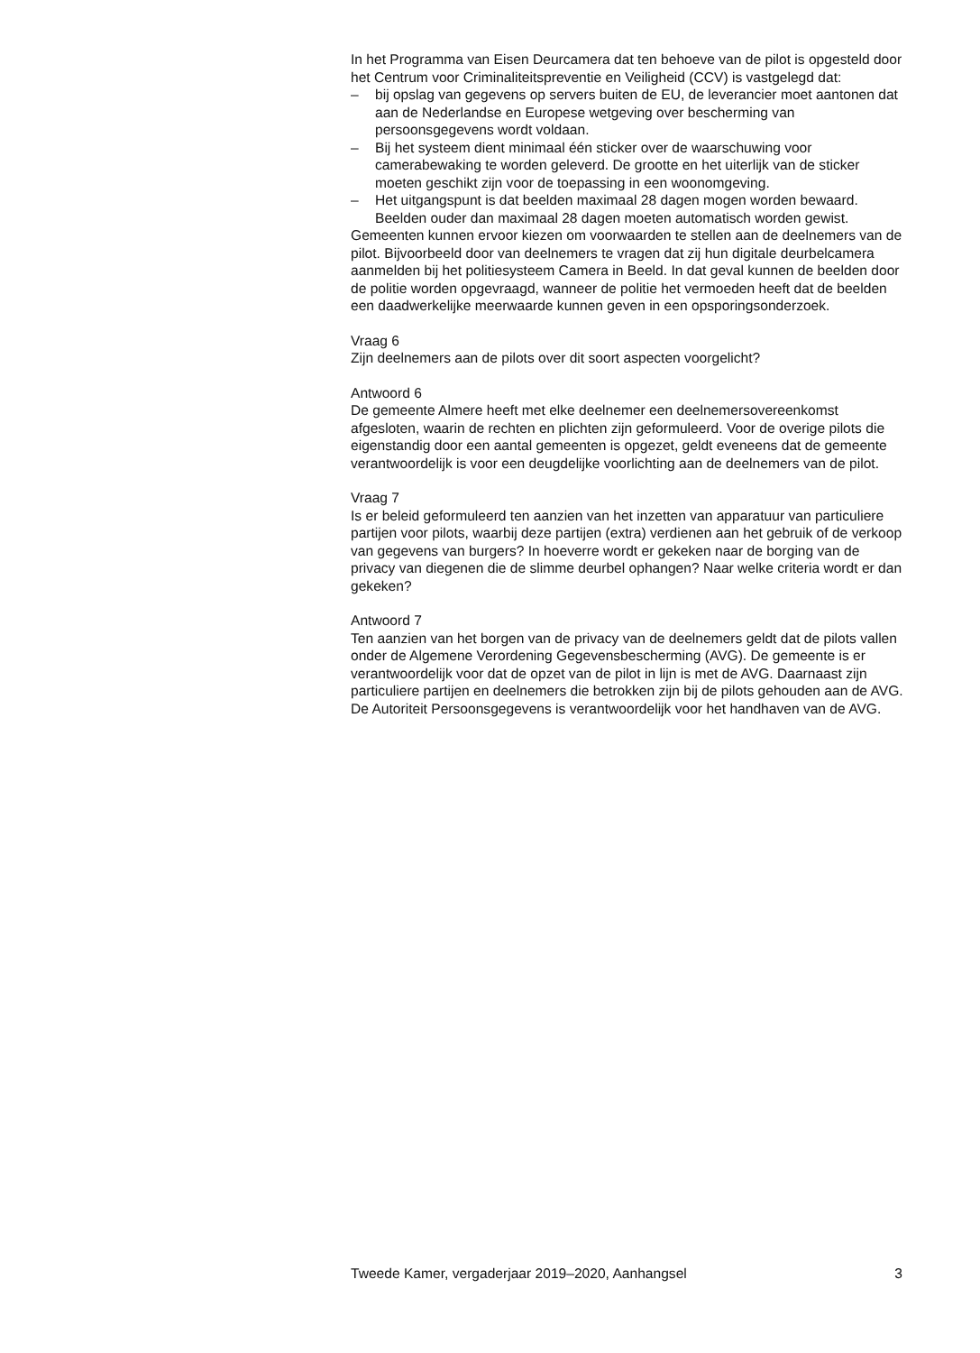In het Programma van Eisen Deurcamera dat ten behoeve van de pilot is opgesteld door het Centrum voor Criminaliteitspreventie en Veiligheid (CCV) is vastgelegd dat:
– bij opslag van gegevens op servers buiten de EU, de leverancier moet aantonen dat aan de Nederlandse en Europese wetgeving over bescherming van persoonsgegevens wordt voldaan.
– Bij het systeem dient minimaal één sticker over de waarschuwing voor camerabewaking te worden geleverd. De grootte en het uiterlijk van de sticker moeten geschikt zijn voor de toepassing in een woonomgeving.
– Het uitgangspunt is dat beelden maximaal 28 dagen mogen worden bewaard. Beelden ouder dan maximaal 28 dagen moeten automatisch worden gewist.
Gemeenten kunnen ervoor kiezen om voorwaarden te stellen aan de deelnemers van de pilot. Bijvoorbeeld door van deelnemers te vragen dat zij hun digitale deurbelcamera aanmelden bij het politiesysteem Camera in Beeld. In dat geval kunnen de beelden door de politie worden opgevraagd, wanneer de politie het vermoeden heeft dat de beelden een daadwerkelijke meerwaarde kunnen geven in een opsporingsonderzoek.
Vraag 6
Zijn deelnemers aan de pilots over dit soort aspecten voorgelicht?
Antwoord 6
De gemeente Almere heeft met elke deelnemer een deelnemersovereenkomst afgesloten, waarin de rechten en plichten zijn geformuleerd. Voor de overige pilots die eigenstandig door een aantal gemeenten is opgezet, geldt eveneens dat de gemeente verantwoordelijk is voor een deugdelijke voorlichting aan de deelnemers van de pilot.
Vraag 7
Is er beleid geformuleerd ten aanzien van het inzetten van apparatuur van particuliere partijen voor pilots, waarbij deze partijen (extra) verdienen aan het gebruik of de verkoop van gegevens van burgers? In hoeverre wordt er gekeken naar de borging van de privacy van diegenen die de slimme deurbel ophangen? Naar welke criteria wordt er dan gekeken?
Antwoord 7
Ten aanzien van het borgen van de privacy van de deelnemers geldt dat de pilots vallen onder de Algemene Verordening Gegevensbescherming (AVG). De gemeente is er verantwoordelijk voor dat de opzet van de pilot in lijn is met de AVG. Daarnaast zijn particuliere partijen en deelnemers die betrokken zijn bij de pilots gehouden aan de AVG. De Autoriteit Persoonsgegevens is verantwoordelijk voor het handhaven van de AVG.
Tweede Kamer, vergaderjaar 2019–2020, Aanhangsel 3